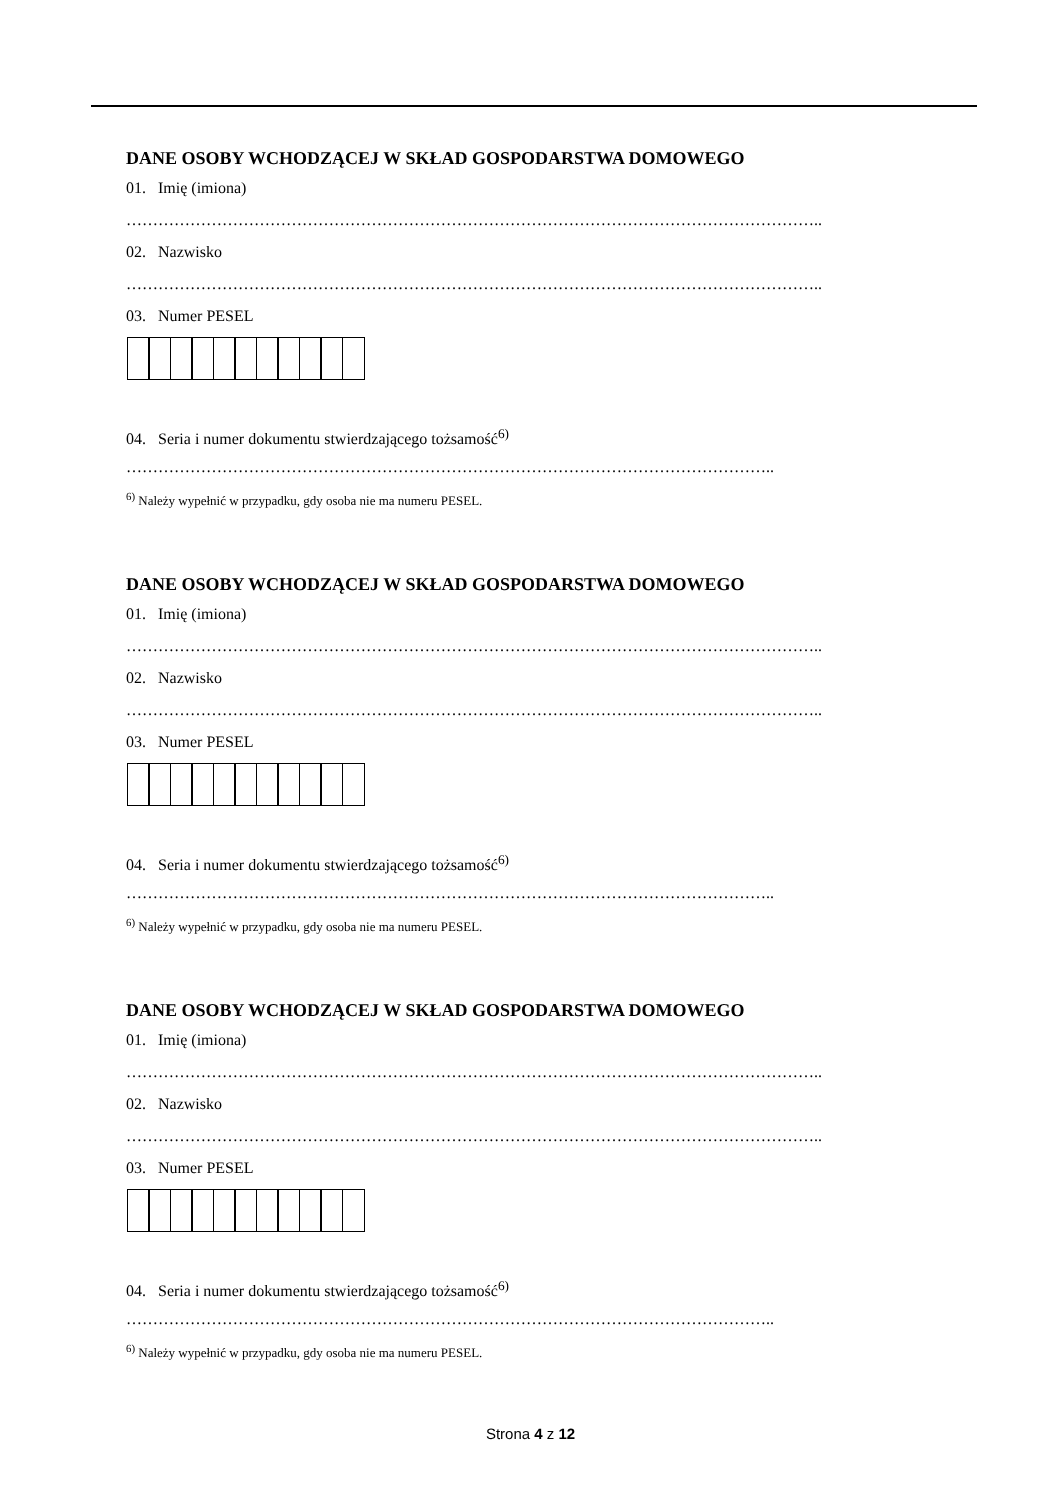DANE OSOBY WCHODZĄCEJ W SKŁAD GOSPODARSTWA DOMOWEGO
01. Imię (imiona)
…………………………………………………………………………………………………………………..
02. Nazwisko
…………………………………………………………………………………………………………………..
03. Numer PESEL
04. Seria i numer dokumentu stwierdzającego tożsamość<sup>6)</sup>
…………………………………………………………………………………………………………..
<sup>6)</sup> Należy wypełnić w przypadku, gdy osoba nie ma numeru PESEL.
DANE OSOBY WCHODZĄCEJ W SKŁAD GOSPODARSTWA DOMOWEGO
01. Imię (imiona)
…………………………………………………………………………………………………………………..
02. Nazwisko
…………………………………………………………………………………………………………………..
03. Numer PESEL
04. Seria i numer dokumentu stwierdzającego tożsamość<sup>6)</sup>
…………………………………………………………………………………………………………..
<sup>6)</sup> Należy wypełnić w przypadku, gdy osoba nie ma numeru PESEL.
DANE OSOBY WCHODZĄCEJ W SKŁAD GOSPODARSTWA DOMOWEGO
01. Imię (imiona)
…………………………………………………………………………………………………………………..
02. Nazwisko
…………………………………………………………………………………………………………………..
03. Numer PESEL
04. Seria i numer dokumentu stwierdzającego tożsamość<sup>6)</sup>
…………………………………………………………………………………………………………..
<sup>6)</sup> Należy wypełnić w przypadku, gdy osoba nie ma numeru PESEL.
Strona 4 z 12